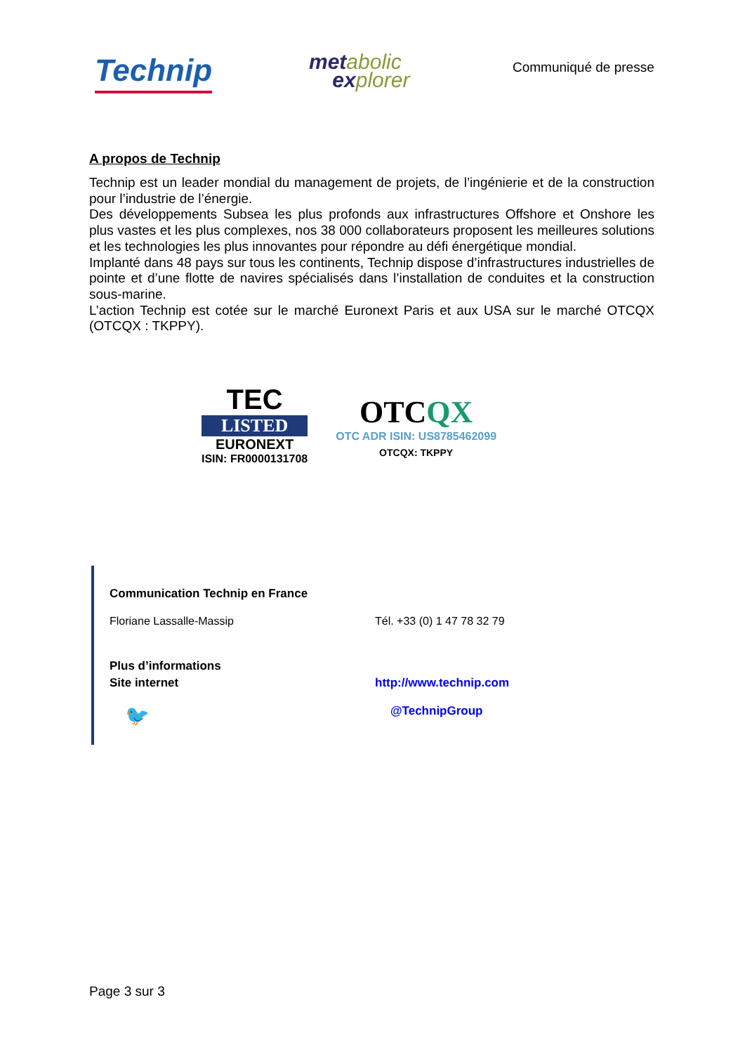Technip
metabolic
explorer
Communiqué de presse
A propos de Technip
Technip est un leader mondial du management de projets, de l’ingénierie et de la construction pour l’industrie de l’énergie.
Des développements Subsea les plus profonds aux infrastructures Offshore et Onshore les plus vastes et les plus complexes, nos 38 000 collaborateurs proposent les meilleures solutions et les technologies les plus innovantes pour répondre au défi énergétique mondial.
Implanté dans 48 pays sur tous les continents, Technip dispose d’infrastructures industrielles de pointe et d’une flotte de navires spécialisés dans l’installation de conduites et la construction sous-marine.
L’action Technip est cotée sur le marché Euronext Paris et aux USA sur le marché OTCQX (OTCQX : TKPPY).
TEC
LISTED
EURONEXT
ISIN: FR0000131708
OTCQX
OTC ADR ISIN: US8785462099
OTCQX: TKPPY
Communication Technip en France
Floriane Lassalle-Massip Tél. +33 (0) 1 47 78 32 79
Plus d’informations
Site internet http://www.technip.com
🐦
@TechnipGroup
Page 3 sur 3